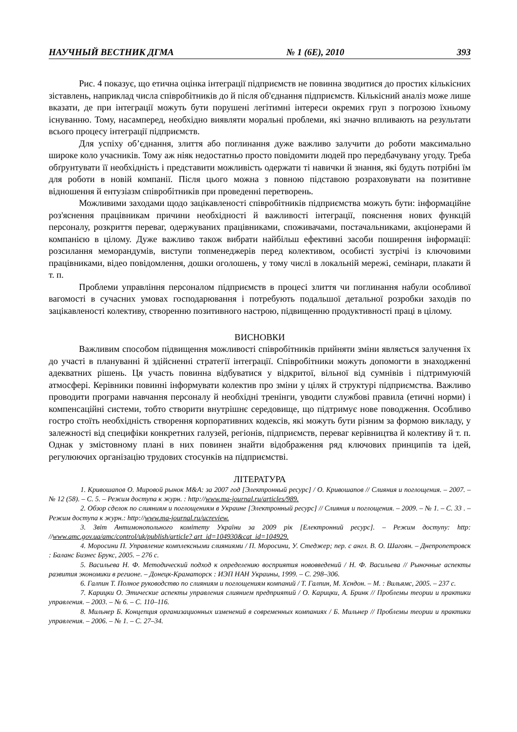НАУЧНЫЙ ВЕСТНИК ДГМА № 1 (6E), 2010 393
Рис. 4 показує, що етична оцінка інтеграції підприємств не повинна зводитися до простих кількісних зіставлень, наприклад числа співробітників до й після об'єднання підприємств. Кількісний аналіз може лише вказати, де при інтеграції можуть бути порушені легітимні інтереси окремих груп з погрозою їхньому існуванню. Тому, насамперед, необхідно виявляти моральні проблеми, які значно впливають на результати всього процесу інтеграції підприємств.
Для успіху об’єднання, злиття або поглинання дуже важливо залучити до роботи максимально широке коло учасників. Тому аж ніяк недостатньо просто повідомити людей про передбачувану угоду. Треба обґрунтувати її необхідність і представити можливість одержати ті навички й знання, які будуть потрібні їм для роботи в новій компанії. Після цього можна з повною підставою розраховувати на позитивне відношення й ентузіазм співробітників при проведенні перетворень.
Можливими заходами щодо зацікавленості співробітників підприємства можуть бути: інформаційне роз'яснення працівникам причини необхідності й важливості інтеграції, пояснення нових функцій персоналу, розкриття переваг, одержуваних працівниками, споживачами, постачальниками, акціонерами й компанією в цілому. Дуже важливо також вибрати найбільш ефективні засоби поширення інформації: розсилання меморандумів, виступи топменеджерів перед колективом, особисті зустрічі із ключовими працівниками, відео повідомлення, дошки оголошень, у тому числі в локальній мережі, семінари, плакати й т. п.
Проблеми управління персоналом підприємств в процесі злиття чи поглинання набули особливої вагомості в сучасних умовах господарювання і потребують подальшої детальної розробки заходів по зацікавленості колективу, створенню позитивного настрою, підвищенню продуктивності праці в цілому.
ВИСНОВКИ
Важливим способом підвищення можливості співробітників прийняти зміни являється залучення їх до участі в плануванні й здійсненні стратегії інтеграції. Співробітники можуть допомогти в знаходженні адекватних рішень. Ця участь повинна відбуватися у відкритої, вільної від сумнівів і підтримуючій атмосфері. Керівники повинні інформувати колектив про зміни у цілях й структурі підприємства. Важливо проводити програми навчання персоналу й необхідні тренінги, уводити службові правила (етичні норми) і компенсаційні системи, тобто створити внутрішнє середовище, що підтримує нове поводження. Особливо гостро стоїть необхідність створення корпоративних кодексів, які можуть бути різним за формою викладу, у залежності від специфіки конкретних галузей, регіонів, підприємств, переваг керівництва й колективу й т. п. Однак у змістовному плані в них повинен знайти відображення ряд ключових принципів та ідей, регулюючих організацію трудових стосунків на підприємстві.
ЛІТЕРАТУРА
1. Кривошапов О. Мировой рынок M&A: за 2007 год [Электронный ресурс] / О. Кривошапов // Слияния и поглощения. – 2007. – № 12 (58). – С. 5. – Режим доступа к журн. : http://www.ma-journal.ru/articles/989.
2. Обзор сделок по слияниям и поглощениям в Украине [Электронный ресурс] // Слияния и поглощения. – 2009. – № 1. – С. 33 . – Режим доступа к журн.: http://www.ma-journal.ru/ucreview.
3. Звіт Антимонопольного комітету України за 2009 рік [Електронний ресурс]. – Режим доступу: http: //www.amc.gov.ua/amc/control/uk/publish/article? art_id=104930&cat_id=104929.
4. Моросини П. Управление комплексными слияниями / П. Моросини, У. Стеджер; пер. с англ. В. О. Шагоян. – Днепропетровск : Баланс Бизнес Брукс, 2005. – 276 с.
5. Васильева Н. Ф. Методический подход к определению восприятия нововведений / Н. Ф. Васильева // Рыночные аспекты развития экономики в регионе. – Донецк-Краматорск : ИЭП НАН Украины, 1999. – С. 298–306.
6. Галпин Т. Полное руководство по слияниям и поглощениям компаний / Т. Галпин, М. Хєндон. – М. : Вильямс, 2005. – 237 с.
7. Карицкu О. Этические аспекты управления слиянием предприятий / О. Карицкu, А. Бринк // Проблемы теории и практики управления. – 2003. – № 6. – С. 110–116.
8. Мильнер Б. Концепция организационных изменений в современных компаниях / Б. Мильнер // Проблемы теории и практики управления. – 2006. – № 1. – С. 27–34.